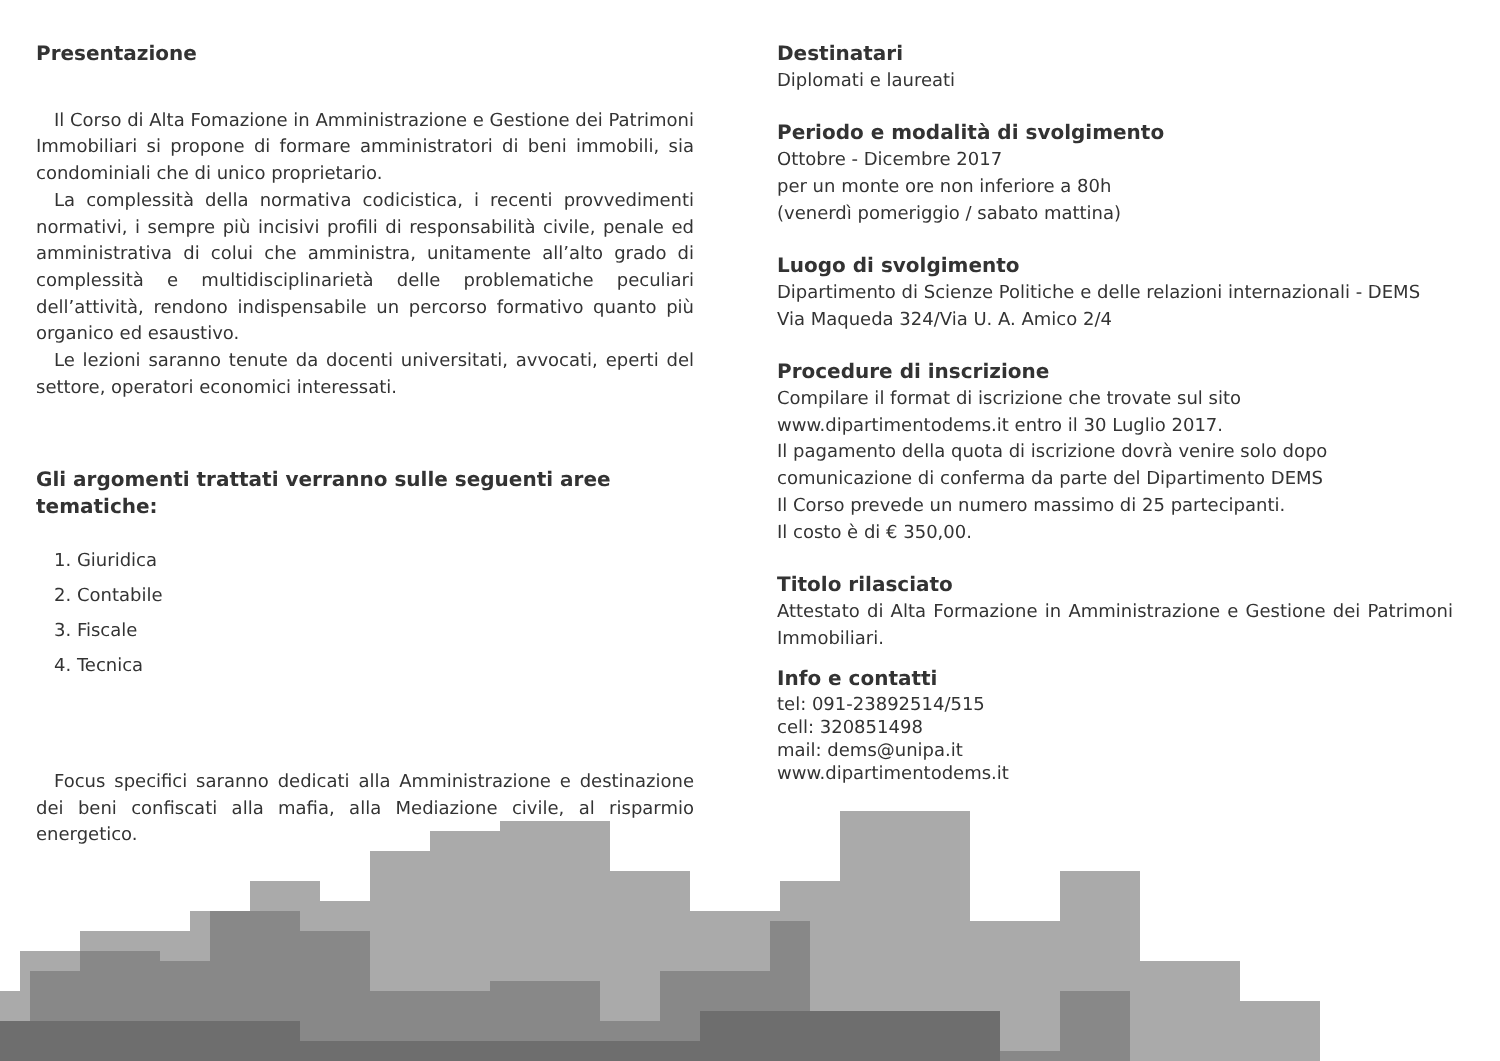Presentazione
Il Corso di Alta Fomazione in Amministrazione e Gestione dei Patrimoni Immobiliari si propone di formare amministratori di beni immobili, sia condominiali che di unico proprietario.
La complessità della normativa codicistica, i recenti provvedimenti normativi, i sempre più incisivi profili di responsabilità civile, penale ed amministrativa di colui che amministra, unitamente all’alto grado di complessità e multidisciplinarietà delle problematiche peculiari dell’attività, rendono indispensabile un percorso formativo quanto più organico ed esaustivo.
Le lezioni saranno tenute da docenti universitati, avvocati, eperti del settore, operatori economici interessati.
Gli argomenti trattati verranno sulle seguenti aree tematiche:
1. Giuridica
2. Contabile
3. Fiscale
4. Tecnica
Focus specifici saranno dedicati alla Amministrazione e destinazione dei beni confiscati alla mafia, alla Mediazione civile, al risparmio energetico.
Destinatari
Diplomati e laureati
Periodo e modalità di svolgimento
Ottobre - Dicembre 2017
per un monte ore non inferiore a 80h
(venerdì pomeriggio / sabato mattina)
Luogo di svolgimento
Dipartimento di Scienze Politiche e delle relazioni internazionali - DEMS
Via Maqueda 324/Via U. A. Amico 2/4
Procedure di inscrizione
Compilare il format di iscrizione che trovate sul sito www.dipartimentodems.it entro il 30 Luglio 2017.
Il pagamento della quota di iscrizione dovrà venire solo dopo comunicazione di conferma da parte del Dipartimento DEMS
Il Corso prevede un numero massimo di 25 partecipanti.
Il costo è di € 350,00.
Titolo rilasciato
Attestato di Alta Formazione in Amministrazione e Gestione dei Patrimoni Immobiliari.
Info e contatti
tel: 091-23892514/515
cell: 320851498
mail: dems@unipa.it
www.dipartimentodems.it